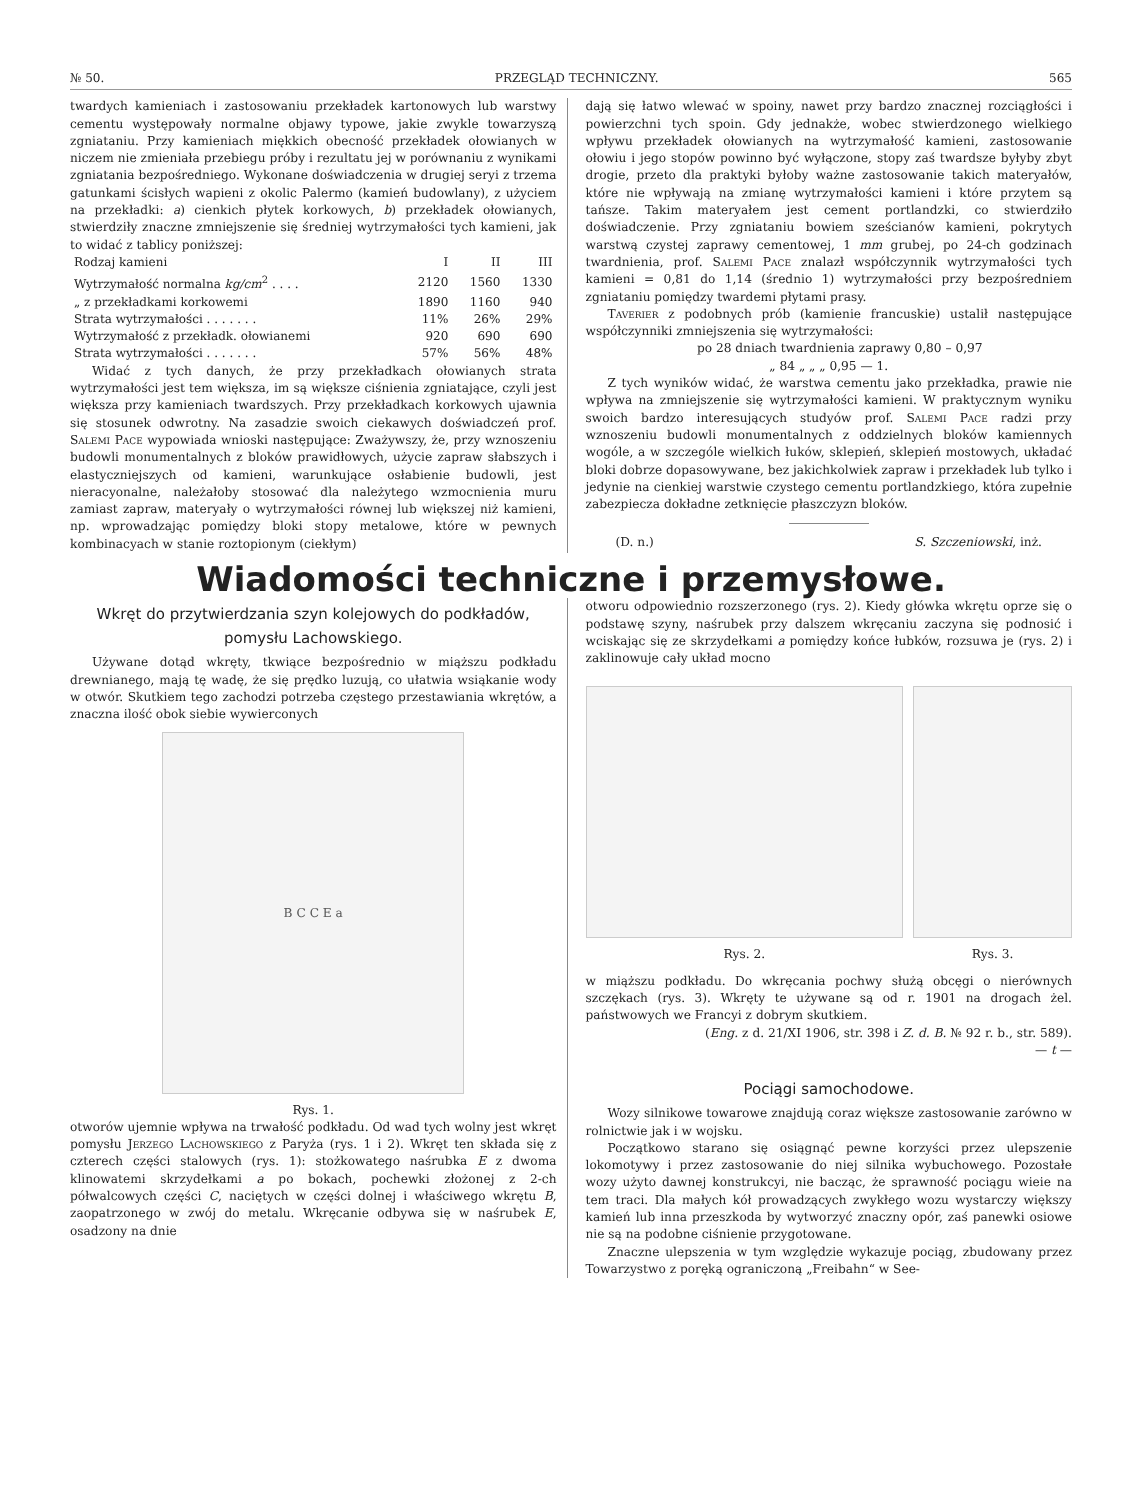№ 50. PRZEGLĄD TECHNICZNY. 565
twardych kamieniach i zastosowaniu przekładek kartonowych lub warstwy cementu występowały normalne objawy typowe, jakie zwykle towarzyszą zgniataniu. Przy kamieniach miękkich obecność przekładek ołowianych w niczem nie zmieniała przebiegu próby i rezultatu jej w porównaniu z wynikami zgniatania bezpośredniego. Wykonane doświadczenia w drugiej seryi z trzema gatunkami ścisłych wapieni z okolic Palermo (kamień budowlany), z użyciem na przekładki: a) cienkich płytek korkowych, b) przekładek ołowianych, stwierdziły znaczne zmniejszenie się średniej wytrzymałości tych kamieni, jak to widać z tablicy poniższej:
| Rodzaj kamieni | I | II | III |
| --- | --- | --- | --- |
| Wytrzymałość normalna kg/cm<sup>2</sup> . . . . | 2120 | 1560 | 1330 |
| „ z przekładkami korkowemi | 1890 | 1160 | 940 |
| Strata wytrzymałości . . . . . . . | 11% | 26% | 29% |
| Wytrzymałość z przekładk. ołowianemi | 920 | 690 | 690 |
| Strata wytrzymałości . . . . . . . | 57% | 56% | 48% |
Widać z tych danych, że przy przekładkach ołowianych strata wytrzymałości jest tem większa, im są większe ciśnienia zgniatające, czyli jest większa przy kamieniach twardszych. Przy przekładkach korkowych ujawnia się stosunek odwrotny. Na zasadzie swoich ciekawych doświadczeń prof. Salemi Pace wypowiada wnioski następujące: Zważywszy, że, przy wznoszeniu budowli monumentalnych z bloków prawidłowych, użycie zapraw słabszych i elastyczniejszych od kamieni, warunkujące osłabienie budowli, jest nieracyonalne, należałoby stosować dla należytego wzmocnienia muru zamiast zapraw, materyały o wytrzymałości równej lub większej niż kamieni, np. wprowadzając pomiędzy bloki stopy metalowe, które w pewnych kombinacyach w stanie roztopionym (ciekłym)
dają się łatwo wlewać w spoiny, nawet przy bardzo znacznej rozciągłości i powierzchni tych spoin. Gdy jednakże, wobec stwierdzonego wielkiego wpływu przekładek ołowianych na wytrzymałość kamieni, zastosowanie ołowiu i jego stopów powinno być wyłączone, stopy zaś twardsze byłyby zbyt drogie, przeto dla praktyki byłoby ważne zastosowanie takich materyałów, które nie wpływają na zmianę wytrzymałości kamieni i które przytem są tańsze. Takim materyałem jest cement portlandzki, co stwierdziło doświadczenie. Przy zgniataniu bowiem sześcianów kamieni, pokrytych warstwą czystej zaprawy cementowej, 1 mm grubej, po 24-ch godzinach twardnienia, prof. Salemi Pace znalazł współczynnik wytrzymałości tych kamieni = 0,81 do 1,14 (średnio 1) wytrzymałości przy bezpośredniem zgniataniu pomiędzy twardemi płytami prasy.
Taverier z podobnych prób (kamienie francuskie) ustalił następujące współczynniki zmniejszenia się wytrzymałości:
po 28 dniach twardnienia zaprawy 0,80 – 0,97
„ 84 „ „ „ 0,95 — 1.
Z tych wyników widać, że warstwa cementu jako przekładka, prawie nie wpływa na zmniejszenie się wytrzymałości kamieni. W praktycznym wyniku swoich bardzo interesujących studyów prof. Salemi Pace radzi przy wznoszeniu budowli monumentalnych z oddzielnych bloków kamiennych wogóle, a w szczególe wielkich łuków, sklepień, sklepień mostowych, układać bloki dobrze dopasowywane, bez jakichkolwiek zapraw i przekładek lub tylko i jedynie na cienkiej warstwie czystego cementu portlandzkiego, która zupełnie zabezpiecza dokładne zetknięcie płaszczyzn bloków.
(D. n.) S. Szczeniowski, inż.
Wiadomości techniczne i przemysłowe.
Wkręt do przytwierdzania szyn kolejowych do podkładów, pomysłu Lachowskiego.
Używane dotąd wkręty, tkwiące bezpośrednio w miąższu podkładu drewnianego, mają tę wadę, że się prędko luzują, co ułatwia wsiąkanie wody w otwór. Skutkiem tego zachodzi potrzeba częstego przestawiania wkrętów, a znaczna ilość obok siebie wywierconych
B C C E a
Rys. 1.
otworów ujemnie wpływa na trwałość podkładu. Od wad tych wolny jest wkręt pomysłu Jerzego Lachowskiego z Paryża (rys. 1 i 2). Wkręt ten składa się z czterech części stalowych (rys. 1): stożkowatego naśrubka E z dwoma klinowatemi skrzydełkami a po bokach, pochewki złożonej z 2-ch półwalcowych części C, naciętych w części dolnej i właściwego wkrętu B, zaopatrzonego w zwój do metalu. Wkręcanie odbywa się w naśrubek E, osadzony na dnie
otworu odpowiednio rozszerzonego (rys. 2). Kiedy główka wkrętu oprze się o podstawę szyny, naśrubek przy dalszem wkręcaniu zaczyna się podnosić i wciskając się ze skrzydełkami a pomiędzy końce łubków, rozsuwa je (rys. 2) i zaklinowuje cały układ mocno
Rys. 2. Rys. 3.
w miąższu podkładu. Do wkręcania pochwy służą obcęgi o nierównych szczękach (rys. 3). Wkręty te używane są od r. 1901 na drogach żel. państwowych we Francyi z dobrym skutkiem.
(Eng. z d. 21/XI 1906, str. 398 i Z. d. B. № 92 r. b., str. 589).
— t —
Pociągi samochodowe.
Wozy silnikowe towarowe znajdują coraz większe zastosowanie zarówno w rolnictwie jak i w wojsku.
Początkowo starano się osiągnąć pewne korzyści przez ulepszenie lokomotywy i przez zastosowanie do niej silnika wybuchowego. Pozostałe wozy użyto dawnej konstrukcyi, nie bacząc, że sprawność pociągu wieie na tem traci. Dla małych kół prowadzących zwykłego wozu wystarczy większy kamień lub inna przeszkoda by wytworzyć znaczny opór, zaś panewki osiowe nie są na podobne ciśnienie przygotowane.
Znaczne ulepszenia w tym względzie wykazuje pociąg, zbudowany przez Towarzystwo z poręką ograniczoną „Freibahn“ w See-